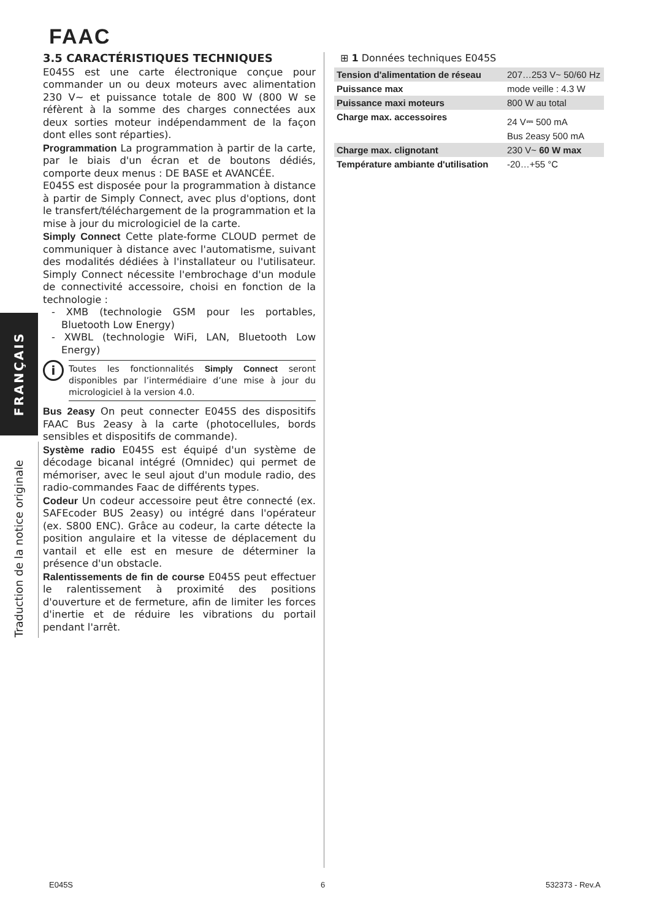FAAC
FRANÇAIS
Traduction de la notice originale
3.5 CARACTÉRISTIQUES TECHNIQUES
E045S est une carte électronique conçue pour commander un ou deux moteurs avec alimentation 230 V~ et puissance totale de 800 W (800 W se réfèrent à la somme des charges connectées aux deux sorties moteur indépendamment de la façon dont elles sont réparties).
Programmation La programmation à partir de la carte, par le biais d'un écran et de boutons dédiés, comporte deux menus : DE BASE et AVANCÉE.
E045S est disposée pour la programmation à distance à partir de Simply Connect, avec plus d'options, dont le transfert/téléchargement de la programmation et la mise à jour du micrologiciel de la carte.
Simply Connect Cette plate-forme CLOUD permet de communiquer à distance avec l'automatisme, suivant des modalités dédiées à l'installateur ou l'utilisateur. Simply Connect nécessite l'embrochage d'un module de connectivité accessoire, choisi en fonction de la technologie :
- XMB (technologie GSM pour les portables, Bluetooth Low Energy)
- XWBL (technologie WiFi, LAN, Bluetooth Low Energy)
i
Toutes les fonctionnalités Simply Connect seront disponibles par l’intermédiaire d’une mise à jour du micrologiciel à la version 4.0.
Bus 2easy On peut connecter E045S des dispositifs FAAC Bus 2easy à la carte (photocellules, bords sensibles et dispositifs de commande).
Système radio E045S est équipé d'un système de décodage bicanal intégré (Omnidec) qui permet de mémoriser, avec le seul ajout d'un module radio, des radio-commandes Faac de différents types.
Codeur Un codeur accessoire peut être connecté (ex. SAFEcoder BUS 2easy) ou intégré dans l'opérateur (ex. S800 ENC). Grâce au codeur, la carte détecte la position angulaire et la vitesse de déplacement du vantail et elle est en mesure de déterminer la présence d'un obstacle.
Ralentissements de fin de course E045S peut effectuer le ralentissement à proximité des positions d'ouverture et de fermeture, afin de limiter les forces d'inertie et de réduire les vibrations du portail pendant l'arrêt.
⊞ 1 Données techniques E045S
| Tension d'alimentation de réseau | 207…253 V~ 50/60 Hz |
| Puissance max | mode veille : 4.3 W |
| Puissance maxi moteurs | 800 W au total |
| Charge max. accessoires | 24 V⎓ 500 mA Bus 2easy 500 mA |
| Charge max. clignotant | 230 V~ 60 W max |
| Température ambiante d'utilisation | -20…+55 °C |
E045S 6 532373 - Rev.A